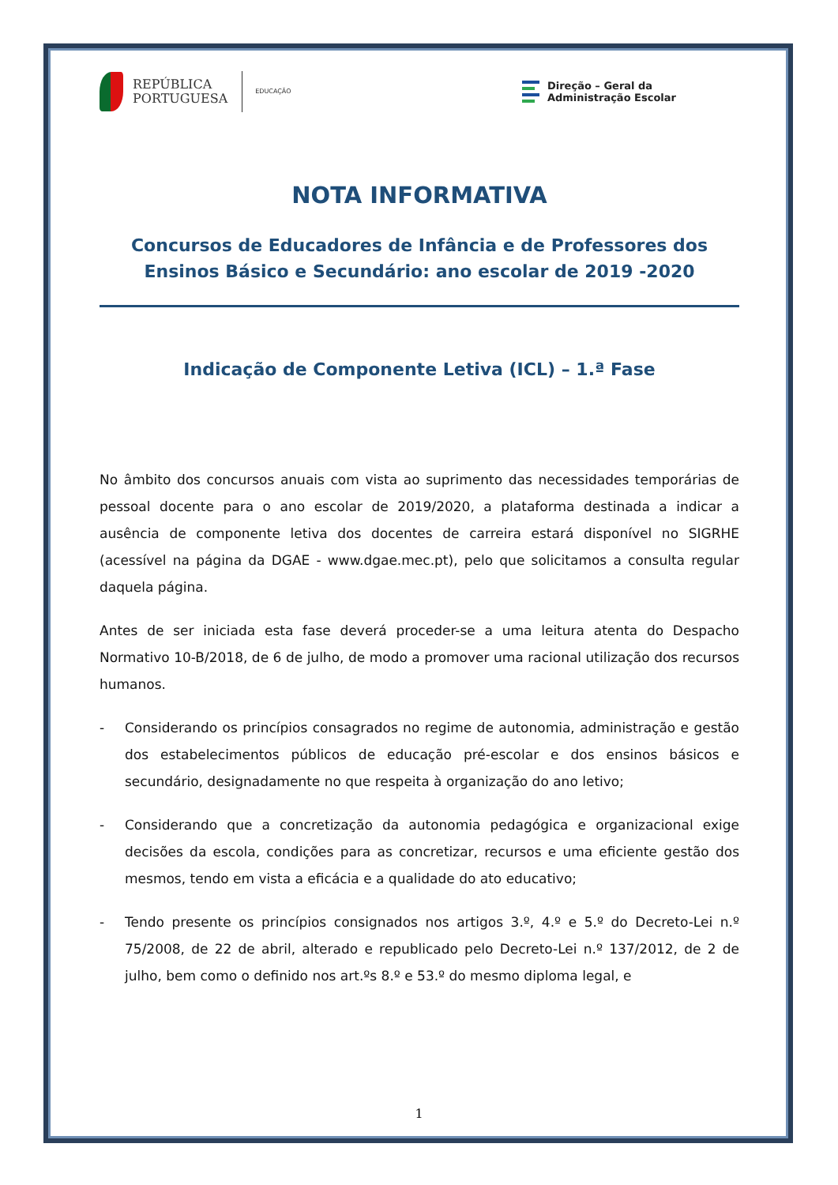REPÚBLICA
PORTUGUESA
EDUCAÇÃO
Direção – Geral da
Administração Escolar
NOTA INFORMATIVA
Concursos de Educadores de Infância e de Professores dos Ensinos Básico e Secundário: ano escolar de 2019 -2020
Indicação de Componente Letiva (ICL) – 1.ª Fase
No âmbito dos concursos anuais com vista ao suprimento das necessidades temporárias de pessoal docente para o ano escolar de 2019/2020, a plataforma destinada a indicar a ausência de componente letiva dos docentes de carreira estará disponível no SIGRHE (acessível na página da DGAE - www.dgae.mec.pt), pelo que solicitamos a consulta regular daquela página.
Antes de ser iniciada esta fase deverá proceder-se a uma leitura atenta do Despacho Normativo 10-B/2018, de 6 de julho, de modo a promover uma racional utilização dos recursos humanos.
- Considerando os princípios consagrados no regime de autonomia, administração e gestão dos estabelecimentos públicos de educação pré-escolar e dos ensinos básicos e secundário, designadamente no que respeita à organização do ano letivo;
- Considerando que a concretização da autonomia pedagógica e organizacional exige decisões da escola, condições para as concretizar, recursos e uma eficiente gestão dos mesmos, tendo em vista a eficácia e a qualidade do ato educativo;
- Tendo presente os princípios consignados nos artigos 3.º, 4.º e 5.º do Decreto-Lei n.º 75/2008, de 22 de abril, alterado e republicado pelo Decreto-Lei n.º 137/2012, de 2 de julho, bem como o definido nos art.ºs 8.º e 53.º do mesmo diploma legal, e
1